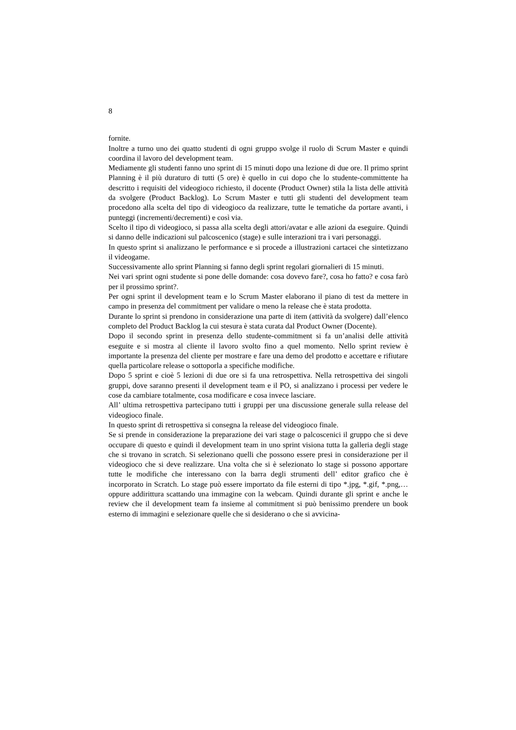8
fornite.
Inoltre a turno uno dei quatto studenti di ogni gruppo svolge il ruolo di Scrum Master e quindi coordina il lavoro del development team.
Mediamente gli studenti fanno uno sprint di 15 minuti dopo una lezione di due ore. Il primo sprint Planning è il più duraturo di tutti (5 ore) è quello in cui dopo che lo studente-committente ha descritto i requisiti del videogioco richiesto, il docente (Product Owner) stila la lista delle attività da svolgere (Product Backlog). Lo Scrum Master e tutti gli studenti del development team procedono alla scelta del tipo di videogioco da realizzare, tutte le tematiche da portare avanti, i punteggi (incrementi/decrementi) e così via.
Scelto il tipo di videogioco, si passa alla scelta degli attori/avatar e alle azioni da eseguire. Quindi si danno delle indicazioni sul palcoscenico (stage) e sulle interazioni tra i vari personaggi.
In questo sprint si analizzano le performance e si procede a illustrazioni cartacei che sintetizzano il videogame.
Successivamente allo sprint Planning si fanno degli sprint regolari giornalieri di 15 minuti.
Nei vari sprint ogni studente si pone delle domande: cosa dovevo fare?, cosa ho fatto? e cosa farò per il prossimo sprint?.
Per ogni sprint il development team e lo Scrum Master elaborano il piano di test da mettere in campo in presenza del commitment per validare o meno la release che è stata prodotta.
Durante lo sprint si prendono in considerazione una parte di item (attività da svolgere) dall’elenco completo del Product Backlog la cui stesura è stata curata dal Product Owner (Docente).
Dopo il secondo sprint in presenza dello studente-commitment si fa un’analisi delle attività eseguite e si mostra al cliente il lavoro svolto fino a quel momento. Nello sprint review è importante la presenza del cliente per mostrare e fare una demo del prodotto e accettare e rifiutare quella particolare release o sottoporla a specifiche modifiche.
Dopo 5 sprint e cioè 5 lezioni di due ore si fa una retrospettiva. Nella retrospettiva dei singoli gruppi, dove saranno presenti il development team e il PO, si analizzano i processi per vedere le cose da cambiare totalmente, cosa modificare e cosa invece lasciare.
All’ ultima retrospettiva partecipano tutti i gruppi per una discussione generale sulla release del videogioco finale.
In questo sprint di retrospettiva si consegna la release del videogioco finale.
Se si prende in considerazione la preparazione dei vari stage o palcoscenici il gruppo che si deve occupare di questo e quindi il development team in uno sprint visiona tutta la galleria degli stage che si trovano in scratch. Si selezionano quelli che possono essere presi in considerazione per il videogioco che si deve realizzare. Una volta che si è selezionato lo stage si possono apportare tutte le modifiche che interessano con la barra degli strumenti dell’ editor grafico che è incorporato in Scratch. Lo stage può essere importato da file esterni di tipo *.jpg, *.gif, *.png,… oppure addirittura scattando una immagine con la webcam. Quindi durante gli sprint e anche le review che il development team fa insieme al commitment si può benissimo prendere un book esterno di immagini e selezionare quelle che si desiderano o che si avvicina-